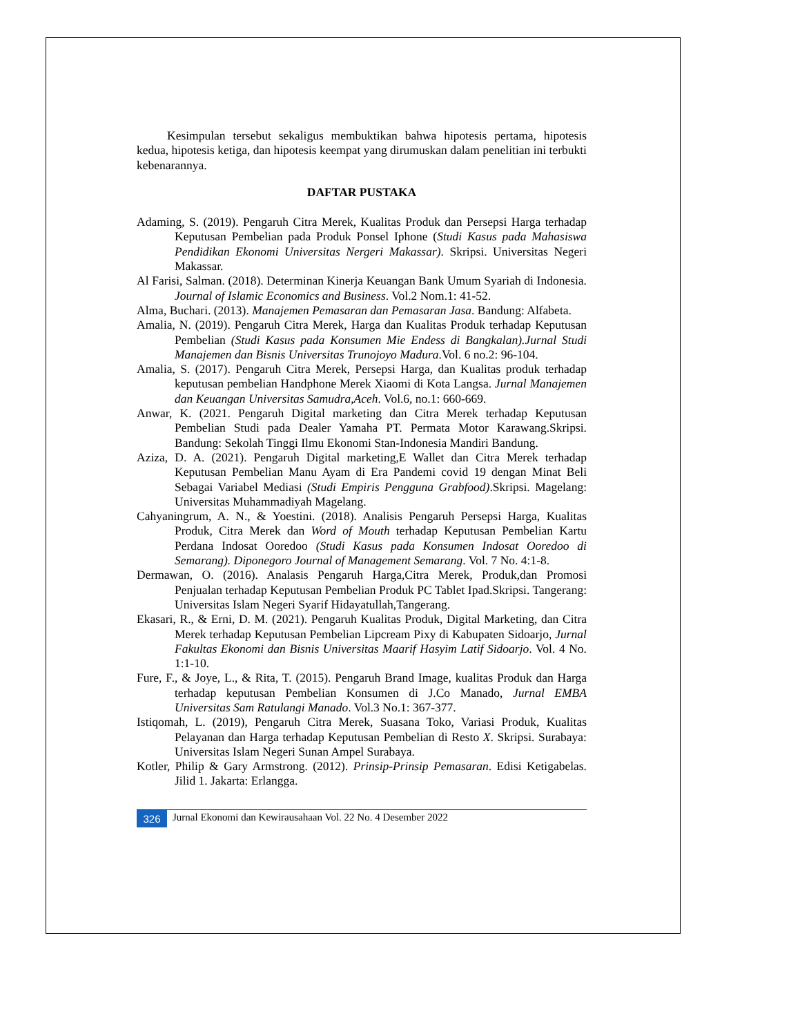Kesimpulan tersebut sekaligus membuktikan bahwa hipotesis pertama, hipotesis kedua, hipotesis ketiga, dan hipotesis keempat yang dirumuskan dalam penelitian ini terbukti kebenarannya.
DAFTAR PUSTAKA
Adaming, S. (2019). Pengaruh Citra Merek, Kualitas Produk dan Persepsi Harga terhadap Keputusan Pembelian pada Produk Ponsel Iphone (Studi Kasus pada Mahasiswa Pendidikan Ekonomi Universitas Nergeri Makassar). Skripsi. Universitas Negeri Makassar.
Al Farisi, Salman. (2018). Determinan Kinerja Keuangan Bank Umum Syariah di Indonesia. Journal of Islamic Economics and Business. Vol.2 Nom.1: 41-52.
Alma, Buchari. (2013). Manajemen Pemasaran dan Pemasaran Jasa. Bandung: Alfabeta.
Amalia, N. (2019). Pengaruh Citra Merek, Harga dan Kualitas Produk terhadap Keputusan Pembelian (Studi Kasus pada Konsumen Mie Endess di Bangkalan).Jurnal Studi Manajemen dan Bisnis Universitas Trunojoyo Madura.Vol. 6 no.2: 96-104.
Amalia, S. (2017). Pengaruh Citra Merek, Persepsi Harga, dan Kualitas produk terhadap keputusan pembelian Handphone Merek Xiaomi di Kota Langsa. Jurnal Manajemen dan Keuangan Universitas Samudra,Aceh. Vol.6, no.1: 660-669.
Anwar, K. (2021. Pengaruh Digital marketing dan Citra Merek terhadap Keputusan Pembelian Studi pada Dealer Yamaha PT. Permata Motor Karawang.Skripsi. Bandung: Sekolah Tinggi Ilmu Ekonomi Stan-Indonesia Mandiri Bandung.
Aziza, D. A. (2021). Pengaruh Digital marketing,E Wallet dan Citra Merek terhadap Keputusan Pembelian Manu Ayam di Era Pandemi covid 19 dengan Minat Beli Sebagai Variabel Mediasi (Studi Empiris Pengguna Grabfood).Skripsi. Magelang: Universitas Muhammadiyah Magelang.
Cahyaningrum, A. N., & Yoestini. (2018). Analisis Pengaruh Persepsi Harga, Kualitas Produk, Citra Merek dan Word of Mouth terhadap Keputusan Pembelian Kartu Perdana Indosat Ooredoo (Studi Kasus pada Konsumen Indosat Ooredoo di Semarang). Diponegoro Journal of Management Semarang. Vol. 7 No. 4:1-8.
Dermawan, O. (2016). Analasis Pengaruh Harga,Citra Merek, Produk,dan Promosi Penjualan terhadap Keputusan Pembelian Produk PC Tablet Ipad.Skripsi. Tangerang: Universitas Islam Negeri Syarif Hidayatullah,Tangerang.
Ekasari, R., & Erni, D. M. (2021). Pengaruh Kualitas Produk, Digital Marketing, dan Citra Merek terhadap Keputusan Pembelian Lipcream Pixy di Kabupaten Sidoarjo, Jurnal Fakultas Ekonomi dan Bisnis Universitas Maarif Hasyim Latif Sidoarjo. Vol. 4 No. 1:1-10.
Fure, F., & Joye, L., & Rita, T. (2015). Pengaruh Brand Image, kualitas Produk dan Harga terhadap keputusan Pembelian Konsumen di J.Co Manado, Jurnal EMBA Universitas Sam Ratulangi Manado. Vol.3 No.1: 367-377.
Istiqomah, L. (2019), Pengaruh Citra Merek, Suasana Toko, Variasi Produk, Kualitas Pelayanan dan Harga terhadap Keputusan Pembelian di Resto X. Skripsi. Surabaya: Universitas Islam Negeri Sunan Ampel Surabaya.
Kotler, Philip & Gary Armstrong. (2012). Prinsip-Prinsip Pemasaran. Edisi Ketigabelas. Jilid 1. Jakarta: Erlangga.
326 Jurnal Ekonomi dan Kewirausahaan Vol. 22 No. 4 Desember 2022